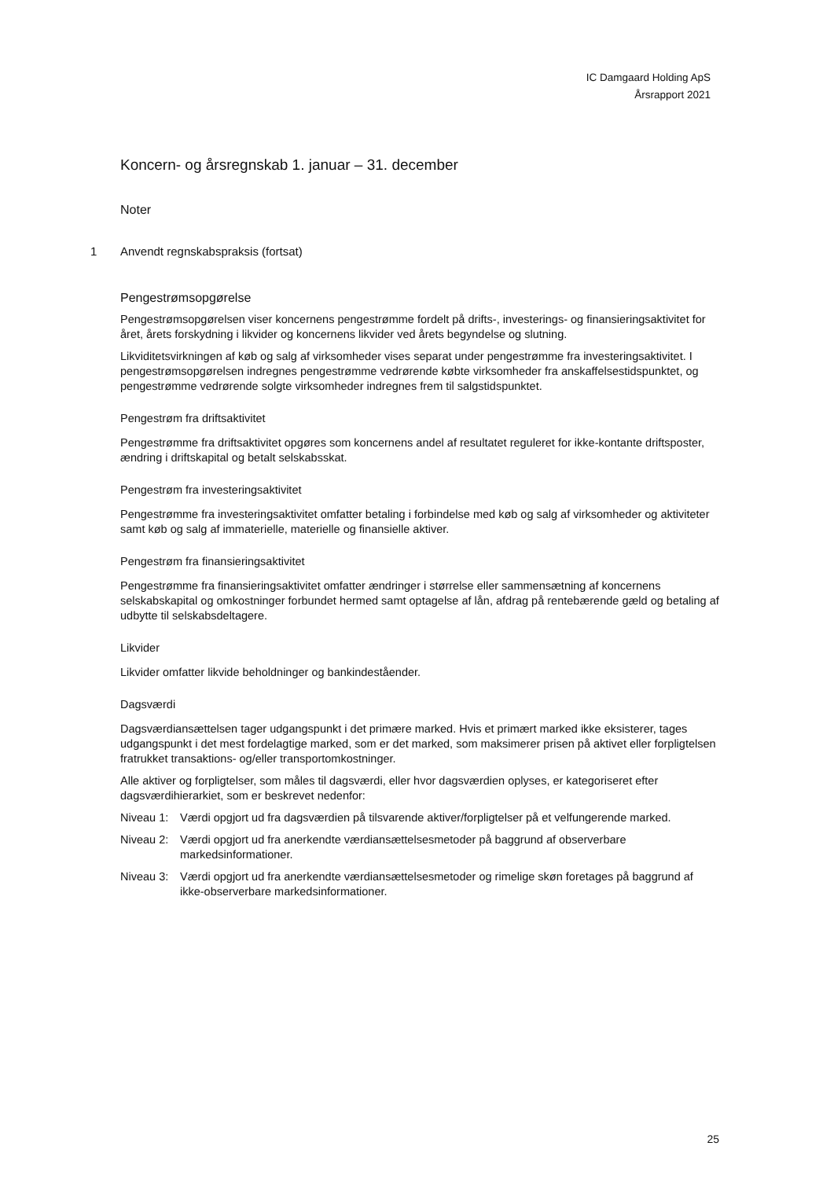IC Damgaard Holding ApS
Årsrapport 2021
Koncern- og årsregnskab 1. januar – 31. december
Noter
1 Anvendt regnskabspraksis (fortsat)
Pengestrømsopgørelse
Pengestrømsopgørelsen viser koncernens pengestrømme fordelt på drifts-, investerings- og finansieringsaktivitet for året, årets forskydning i likvider og koncernens likvider ved årets begyndelse og slutning.
Likviditetsvirkningen af køb og salg af virksomheder vises separat under pengestrømme fra investeringsaktivitet. I pengestrømsopgørelsen indregnes pengestrømme vedrørende købte virksomheder fra anskaffelsestidspunktet, og pengestrømme vedrørende solgte virksomheder indregnes frem til salgstidspunktet.
Pengestrøm fra driftsaktivitet
Pengestrømme fra driftsaktivitet opgøres som koncernens andel af resultatet reguleret for ikke-kontante driftsposter, ændring i driftskapital og betalt selskabsskat.
Pengestrøm fra investeringsaktivitet
Pengestrømme fra investeringsaktivitet omfatter betaling i forbindelse med køb og salg af virksomheder og aktiviteter samt køb og salg af immaterielle, materielle og finansielle aktiver.
Pengestrøm fra finansieringsaktivitet
Pengestrømme fra finansieringsaktivitet omfatter ændringer i størrelse eller sammensætning af koncernens selskabskapital og omkostninger forbundet hermed samt optagelse af lån, afdrag på rentebærende gæld og betaling af udbytte til selskabsdeltagere.
Likvider
Likvider omfatter likvide beholdninger og bankindeståender.
Dagsværdi
Dagsværdiansættelsen tager udgangspunkt i det primære marked. Hvis et primært marked ikke eksisterer, tages udgangspunkt i det mest fordelagtige marked, som er det marked, som maksimerer prisen på aktivet eller forpligtelsen fratrukket transaktions- og/eller transportomkostninger.
Alle aktiver og forpligtelser, som måles til dagsværdi, eller hvor dagsværdien oplyses, er kategoriseret efter dagsværdihierarkiet, som er beskrevet nedenfor:
Niveau 1:
Værdi opgjort ud fra dagsværdien på tilsvarende aktiver/forpligtelser på et velfungerende marked.
Niveau 2:
Værdi opgjort ud fra anerkendte værdiansættelsesmetoder på baggrund af observerbare markedsinformationer.
Niveau 3:
Værdi opgjort ud fra anerkendte værdiansættelsesmetoder og rimelige skøn foretages på baggrund af ikke-observerbare markedsinformationer.
25